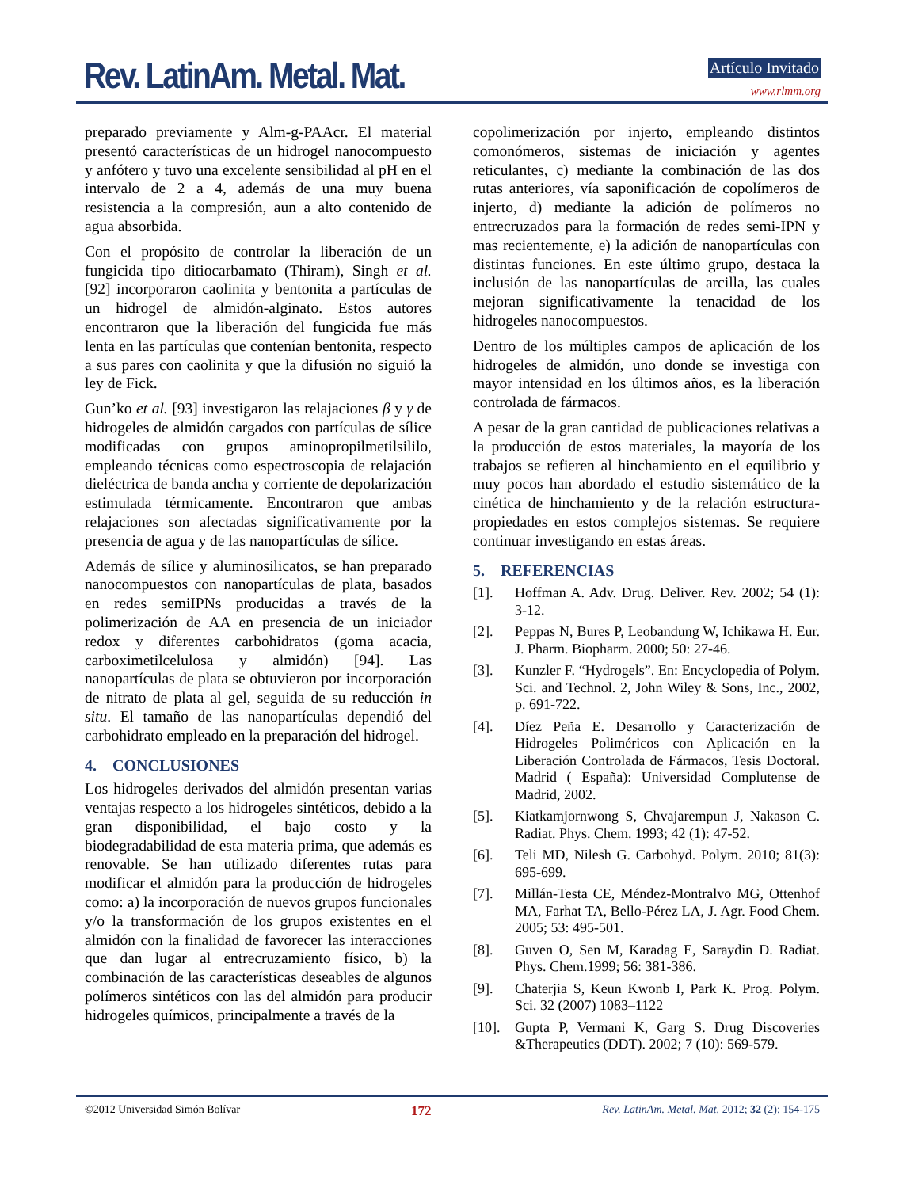Rev. LatinAm. Metal. Mat. Artículo Invitado
www.rlmm.org
preparado previamente y Alm-g-PAAcr. El material presentó características de un hidrogel nanocompuesto y anfótero y tuvo una excelente sensibilidad al pH en el intervalo de 2 a 4, además de una muy buena resistencia a la compresión, aun a alto contenido de agua absorbida.
Con el propósito de controlar la liberación de un fungicida tipo ditiocarbamato (Thiram), Singh et al. [92] incorporaron caolinita y bentonita a partículas de un hidrogel de almidón-alginato. Estos autores encontraron que la liberación del fungicida fue más lenta en las partículas que contenían bentonita, respecto a sus pares con caolinita y que la difusión no siguió la ley de Fick.
Gun’ko et al. [93] investigaron las relajaciones β y γ de hidrogeles de almidón cargados con partículas de sílice modificadas con grupos aminopropilmetilsililo, empleando técnicas como espectroscopia de relajación dieléctrica de banda ancha y corriente de depolarización estimulada térmicamente. Encontraron que ambas relajaciones son afectadas significativamente por la presencia de agua y de las nanopartículas de sílice.
Además de sílice y aluminosilicatos, se han preparado nanocompuestos con nanopartículas de plata, basados en redes semiIPNs producidas a través de la polimerización de AA en presencia de un iniciador redox y diferentes carbohidratos (goma acacia, carboximetilcelulosa y almidón) [94]. Las nanopartículas de plata se obtuvieron por incorporación de nitrato de plata al gel, seguida de su reducción in situ. El tamaño de las nanopartículas dependió del carbohidrato empleado en la preparación del hidrogel.
4. CONCLUSIONES
Los hidrogeles derivados del almidón presentan varias ventajas respecto a los hidrogeles sintéticos, debido a la gran disponibilidad, el bajo costo y la biodegradabilidad de esta materia prima, que además es renovable. Se han utilizado diferentes rutas para modificar el almidón para la producción de hidrogeles como: a) la incorporación de nuevos grupos funcionales y/o la transformación de los grupos existentes en el almidón con la finalidad de favorecer las interacciones que dan lugar al entrecruzamiento físico, b) la combinación de las características deseables de algunos polímeros sintéticos con las del almidón para producir hidrogeles químicos, principalmente a través de la
copolimerización por injerto, empleando distintos comonómeros, sistemas de iniciación y agentes reticulantes, c) mediante la combinación de las dos rutas anteriores, vía saponificación de copolímeros de injerto, d) mediante la adición de polímeros no entrecruzados para la formación de redes semi-IPN y mas recientemente, e) la adición de nanopartículas con distintas funciones. En este último grupo, destaca la inclusión de las nanopartículas de arcilla, las cuales mejoran significativamente la tenacidad de los hidrogeles nanocompuestos.
Dentro de los múltiples campos de aplicación de los hidrogeles de almidón, uno donde se investiga con mayor intensidad en los últimos años, es la liberación controlada de fármacos.
A pesar de la gran cantidad de publicaciones relativas a la producción de estos materiales, la mayoría de los trabajos se refieren al hinchamiento en el equilibrio y muy pocos han abordado el estudio sistemático de la cinética de hinchamiento y de la relación estructura-propiedades en estos complejos sistemas. Se requiere continuar investigando en estas áreas.
5. REFERENCIAS
[1]. Hoffman A. Adv. Drug. Deliver. Rev. 2002; 54 (1): 3-12.
[2]. Peppas N, Bures P, Leobandung W, Ichikawa H. Eur. J. Pharm. Biopharm. 2000; 50: 27-46.
[3]. Kunzler F. “Hydrogels”. En: Encyclopedia of Polym. Sci. and Technol. 2, John Wiley & Sons, Inc., 2002, p. 691-722.
[4]. Díez Peña E. Desarrollo y Caracterización de Hidrogeles Poliméricos con Aplicación en la Liberación Controlada de Fármacos, Tesis Doctoral. Madrid ( España): Universidad Complutense de Madrid, 2002.
[5]. Kiatkamjornwong S, Chvajarempun J, Nakason C. Radiat. Phys. Chem. 1993; 42 (1): 47-52.
[6]. Teli MD, Nilesh G. Carbohyd. Polym. 2010; 81(3): 695-699.
[7]. Millán-Testa CE, Méndez-Montralvo MG, Ottenhof MA, Farhat TA, Bello-Pérez LA, J. Agr. Food Chem. 2005; 53: 495-501.
[8]. Guven O, Sen M, Karadag E, Saraydin D. Radiat. Phys. Chem.1999; 56: 381-386.
[9]. Chaterjia S, Keun Kwonb I, Park K. Prog. Polym. Sci. 32 (2007) 1083–1122
[10]. Gupta P, Vermani K, Garg S. Drug Discoveries &Therapeutics (DDT). 2002; 7 (10): 569-579.
©2012 Universidad Simón Bolívar 172 Rev. LatinAm. Metal. Mat. 2012; 32 (2): 154-175